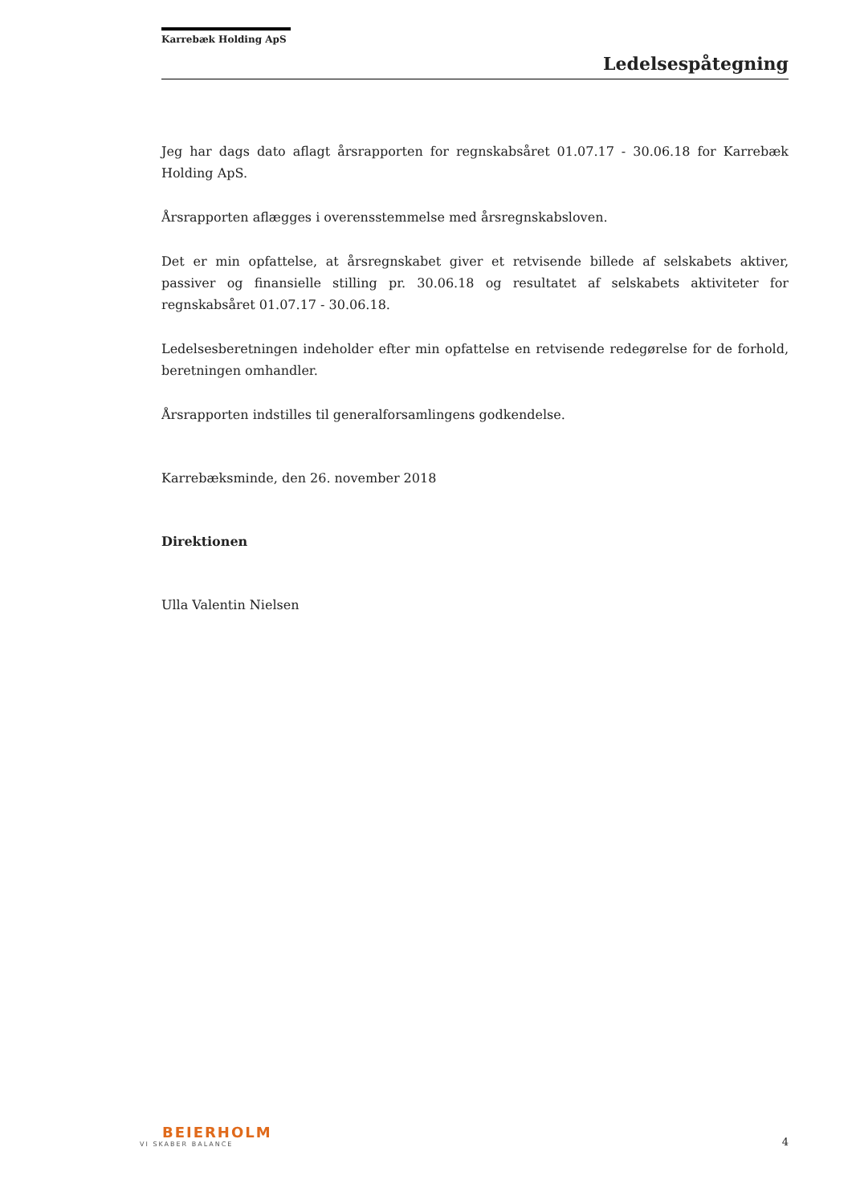Karrebæk Holding ApS
Ledelsespåtegning
Jeg har dags dato aflagt årsrapporten for regnskabsåret 01.07.17 - 30.06.18 for Karrebæk Holding ApS.
Årsrapporten aflægges i overensstemmelse med årsregnskabsloven.
Det er min opfattelse, at årsregnskabet giver et retvisende billede af selskabets aktiver, passiver og finansielle stilling pr. 30.06.18 og resultatet af selskabets aktiviteter for regnskabsåret 01.07.17 - 30.06.18.
Ledelsesberetningen indeholder efter min opfattelse en retvisende redegørelse for de forhold, beretningen omhandler.
Årsrapporten indstilles til generalforsamlingens godkendelse.
Karrebæksminde, den 26. november 2018
Direktionen
Ulla Valentin Nielsen
BEIERHOLM
VI SKABER BALANCE
4